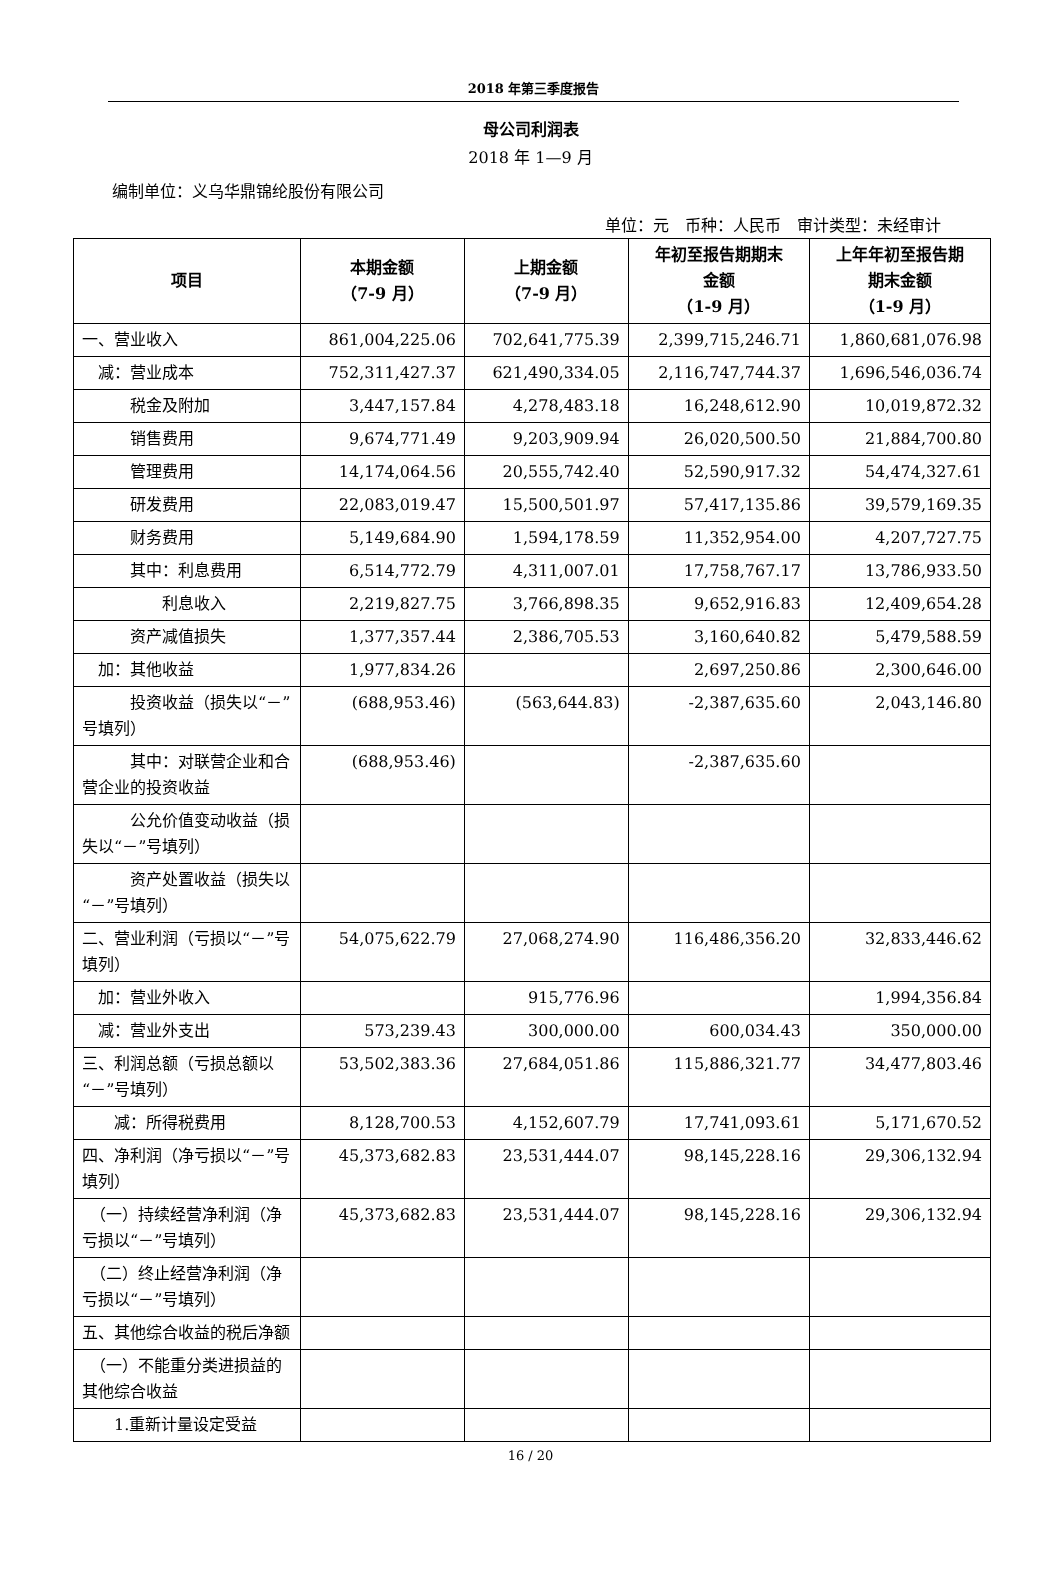2018 年第三季度报告
母公司利润表
2018 年 1—9 月
编制单位：义乌华鼎锦纶股份有限公司
单位：元　币种：人民币　审计类型：未经审计
| 项目 | 本期金额 （7-9 月） | 上期金额 （7-9 月） | 年初至报告期期末 金额 （1-9 月） | 上年年初至报告期 期末金额 （1-9 月） |
| --- | --- | --- | --- | --- |
| 一、营业收入 | 861,004,225.06 | 702,641,775.39 | 2,399,715,246.71 | 1,860,681,076.98 |
| 减：营业成本 | 752,311,427.37 | 621,490,334.05 | 2,116,747,744.37 | 1,696,546,036.74 |
| 税金及附加 | 3,447,157.84 | 4,278,483.18 | 16,248,612.90 | 10,019,872.32 |
| 销售费用 | 9,674,771.49 | 9,203,909.94 | 26,020,500.50 | 21,884,700.80 |
| 管理费用 | 14,174,064.56 | 20,555,742.40 | 52,590,917.32 | 54,474,327.61 |
| 研发费用 | 22,083,019.47 | 15,500,501.97 | 57,417,135.86 | 39,579,169.35 |
| 财务费用 | 5,149,684.90 | 1,594,178.59 | 11,352,954.00 | 4,207,727.75 |
| 其中：利息费用 | 6,514,772.79 | 4,311,007.01 | 17,758,767.17 | 13,786,933.50 |
| 利息收入 | 2,219,827.75 | 3,766,898.35 | 9,652,916.83 | 12,409,654.28 |
| 资产减值损失 | 1,377,357.44 | 2,386,705.53 | 3,160,640.82 | 5,479,588.59 |
| 加：其他收益 | 1,977,834.26 | | 2,697,250.86 | 2,300,646.00 |
| 投资收益（损失以“－”号填列） | (688,953.46) | (563,644.83) | -2,387,635.60 | 2,043,146.80 |
| 其中：对联营企业和合营企业的投资收益 | (688,953.46) | | -2,387,635.60 | |
| 公允价值变动收益（损失以“－”号填列） | | | | |
| 资产处置收益（损失以“－”号填列） | | | | |
| 二、营业利润（亏损以“－”号填列） | 54,075,622.79 | 27,068,274.90 | 116,486,356.20 | 32,833,446.62 |
| 加：营业外收入 | | 915,776.96 | | 1,994,356.84 |
| 减：营业外支出 | 573,239.43 | 300,000.00 | 600,034.43 | 350,000.00 |
| 三、利润总额（亏损总额以“－”号填列） | 53,502,383.36 | 27,684,051.86 | 115,886,321.77 | 34,477,803.46 |
| 减：所得税费用 | 8,128,700.53 | 4,152,607.79 | 17,741,093.61 | 5,171,670.52 |
| 四、净利润（净亏损以“－”号填列） | 45,373,682.83 | 23,531,444.07 | 98,145,228.16 | 29,306,132.94 |
| （一）持续经营净利润（净亏损以“－”号填列） | 45,373,682.83 | 23,531,444.07 | 98,145,228.16 | 29,306,132.94 |
| （二）终止经营净利润（净亏损以“－”号填列） | | | | |
| 五、其他综合收益的税后净额 | | | | |
| （一）不能重分类进损益的其他综合收益 | | | | |
| 1.重新计量设定受益 | | | | |
16 / 20